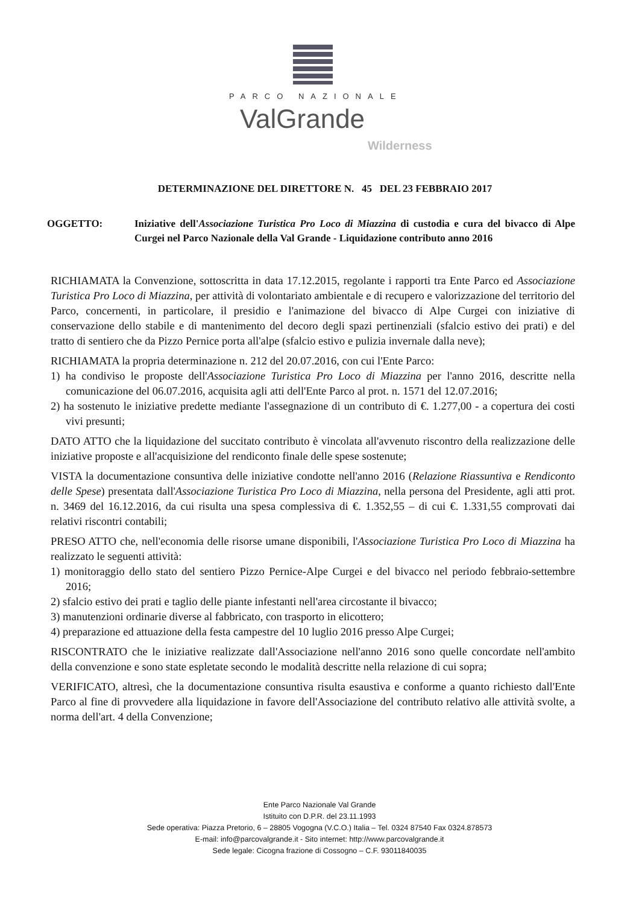PARCO NAZIONALE
ValGrande
Wilderness
DETERMINAZIONE DEL DIRETTORE N. 45 DEL 23 FEBBRAIO 2017
OGGETTO: Iniziative dell'Associazione Turistica Pro Loco di Miazzina di custodia e cura del bivacco di Alpe Curgei nel Parco Nazionale della Val Grande - Liquidazione contributo anno 2016
RICHIAMATA la Convenzione, sottoscritta in data 17.12.2015, regolante i rapporti tra Ente Parco ed Associazione Turistica Pro Loco di Miazzina, per attività di volontariato ambientale e di recupero e valorizzazione del territorio del Parco, concernenti, in particolare, il presidio e l'animazione del bivacco di Alpe Curgei con iniziative di conservazione dello stabile e di mantenimento del decoro degli spazi pertinenziali (sfalcio estivo dei prati) e del tratto di sentiero che da Pizzo Pernice porta all'alpe (sfalcio estivo e pulizia invernale dalla neve);
RICHIAMATA la propria determinazione n. 212 del 20.07.2016, con cui l'Ente Parco:
1) ha condiviso le proposte dell'Associazione Turistica Pro Loco di Miazzina per l'anno 2016, descritte nella comunicazione del 06.07.2016, acquisita agli atti dell'Ente Parco al prot. n. 1571 del 12.07.2016;
2) ha sostenuto le iniziative predette mediante l'assegnazione di un contributo di €. 1.277,00 - a copertura dei costi vivi presunti;
DATO ATTO che la liquidazione del succitato contributo è vincolata all'avvenuto riscontro della realizzazione delle iniziative proposte e all'acquisizione del rendiconto finale delle spese sostenute;
VISTA la documentazione consuntiva delle iniziative condotte nell'anno 2016 (Relazione Riassuntiva e Rendiconto delle Spese) presentata dall'Associazione Turistica Pro Loco di Miazzina, nella persona del Presidente, agli atti prot. n. 3469 del 16.12.2016, da cui risulta una spesa complessiva di €. 1.352,55 – di cui €. 1.331,55 comprovati dai relativi riscontri contabili;
PRESO ATTO che, nell'economia delle risorse umane disponibili, l'Associazione Turistica Pro Loco di Miazzina ha realizzato le seguenti attività:
1) monitoraggio dello stato del sentiero Pizzo Pernice-Alpe Curgei e del bivacco nel periodo febbraio-settembre 2016;
2) sfalcio estivo dei prati e taglio delle piante infestanti nell'area circostante il bivacco;
3) manutenzioni ordinarie diverse al fabbricato, con trasporto in elicottero;
4) preparazione ed attuazione della festa campestre del 10 luglio 2016 presso Alpe Curgei;
RISCONTRATO che le iniziative realizzate dall'Associazione nell'anno 2016 sono quelle concordate nell'ambito della convenzione e sono state espletate secondo le modalità descritte nella relazione di cui sopra;
VERIFICATO, altresì, che la documentazione consuntiva risulta esaustiva e conforme a quanto richiesto dall'Ente Parco al fine di provvedere alla liquidazione in favore dell'Associazione del contributo relativo alle attività svolte, a norma dell'art. 4 della Convenzione;
Ente Parco Nazionale Val Grande
Istituito con D.P.R. del 23.11.1993
Sede operativa: Piazza Pretorio, 6 – 28805 Vogogna (V.C.O.) Italia – Tel. 0324 87540 Fax 0324.878573
E-mail: info@parcovalgrande.it - Sito internet: http://www.parcovalgrande.it
Sede legale: Cicogna frazione di Cossogno – C.F. 93011840035